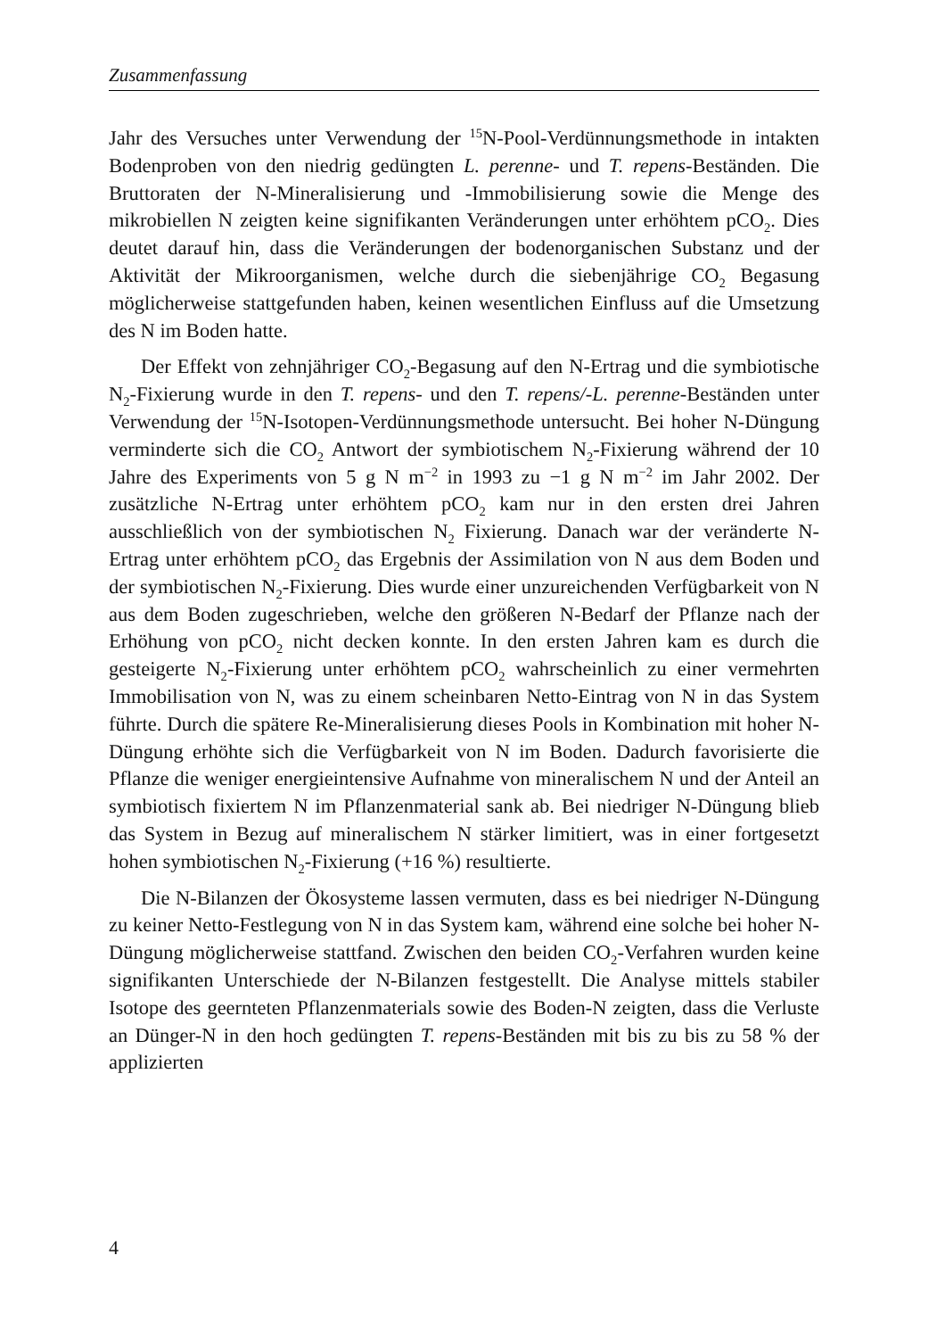Zusammenfassung
Jahr des Versuches unter Verwendung der <sup>15</sup>N-Pool-Verdünnungsmethode in intakten Bodenproben von den niedrig gedüngten L. perenne- und T. repens-Beständen. Die Bruttoraten der N-Mineralisierung und -Immobilisierung sowie die Menge des mikrobiellen N zeigten keine signifikanten Veränderungen unter erhöhtem pCO<sub>2</sub>. Dies deutet darauf hin, dass die Veränderungen der bodenorganischen Substanz und der Aktivität der Mikroorganismen, welche durch die siebenjährige CO<sub>2</sub> Begasung möglicherweise stattgefunden haben, keinen wesentlichen Einfluss auf die Umsetzung des N im Boden hatte.
Der Effekt von zehnjähriger CO<sub>2</sub>-Begasung auf den N-Ertrag und die symbiotische N<sub>2</sub>-Fixierung wurde in den T. repens- und den T. repens/-L. perenne-Beständen unter Verwendung der <sup>15</sup>N-Isotopen-Verdünnungsmethode untersucht. Bei hoher N-Düngung verminderte sich die CO<sub>2</sub> Antwort der symbiotischem N<sub>2</sub>-Fixierung während der 10 Jahre des Experiments von 5 g N m<sup>−2</sup> in 1993 zu −1 g N m<sup>−2</sup> im Jahr 2002. Der zusätzliche N-Ertrag unter erhöhtem pCO<sub>2</sub> kam nur in den ersten drei Jahren ausschließlich von der symbiotischen N<sub>2</sub> Fixierung. Danach war der veränderte N-Ertrag unter erhöhtem pCO<sub>2</sub> das Ergebnis der Assimilation von N aus dem Boden und der symbiotischen N<sub>2</sub>-Fixierung. Dies wurde einer unzureichenden Verfügbarkeit von N aus dem Boden zugeschrieben, welche den größeren N-Bedarf der Pflanze nach der Erhöhung von pCO<sub>2</sub> nicht decken konnte. In den ersten Jahren kam es durch die gesteigerte N<sub>2</sub>-Fixierung unter erhöhtem pCO<sub>2</sub> wahrscheinlich zu einer vermehrten Immobilisation von N, was zu einem scheinbaren Netto-Eintrag von N in das System führte. Durch die spätere Re-Mineralisierung dieses Pools in Kombination mit hoher N-Düngung erhöhte sich die Verfügbarkeit von N im Boden. Dadurch favorisierte die Pflanze die weniger energieintensive Aufnahme von mineralischem N und der Anteil an symbiotisch fixiertem N im Pflanzenmaterial sank ab. Bei niedriger N-Düngung blieb das System in Bezug auf mineralischem N stärker limitiert, was in einer fortgesetzt hohen symbiotischen N<sub>2</sub>-Fixierung (+16 %) resultierte.
Die N-Bilanzen der Ökosysteme lassen vermuten, dass es bei niedriger N-Düngung zu keiner Netto-Festlegung von N in das System kam, während eine solche bei hoher N-Düngung möglicherweise stattfand. Zwischen den beiden CO<sub>2</sub>-Verfahren wurden keine signifikanten Unterschiede der N-Bilanzen festgestellt. Die Analyse mittels stabiler Isotope des geernteten Pflanzenmaterials sowie des Boden-N zeigten, dass die Verluste an Dünger-N in den hoch gedüngten T. repens-Beständen mit bis zu bis zu 58 % der applizierten
4